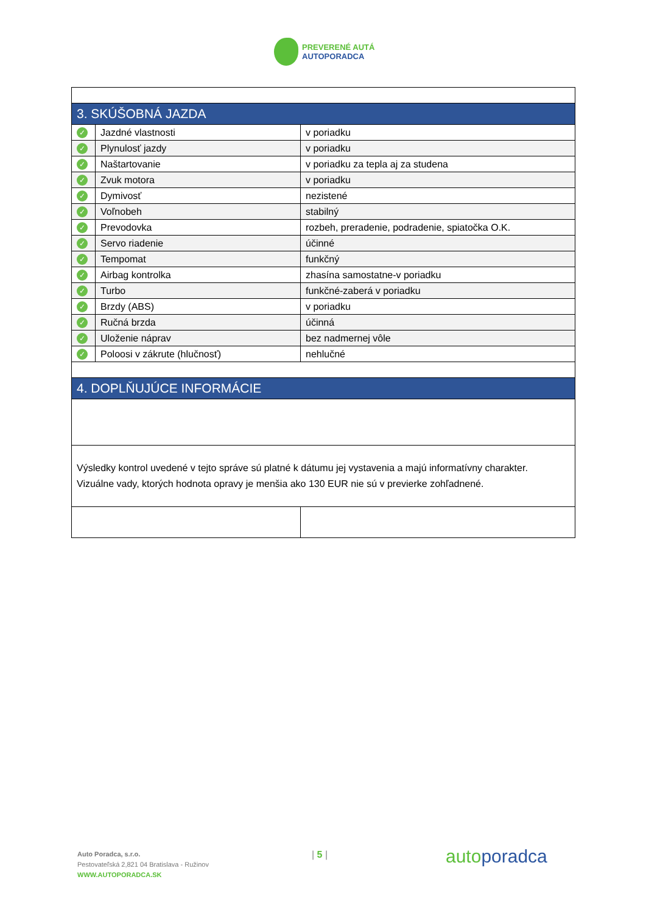PREVERENÉ AUTÁ
AUTOPORADCA
| 3. SKÚŠOBNÁ JAZDA | | |
| ✓ | Jazdné vlastnosti | v poriadku |
| ✓ | Plynulosť jazdy | v poriadku |
| ✓ | Naštartovanie | v poriadku za tepla aj za studena |
| ✓ | Zvuk motora | v poriadku |
| ✓ | Dymivosť | nezistené |
| ✓ | Voľnobeh | stabilný |
| ✓ | Prevodovka | rozbeh, preradenie, podradenie, spiatočka O.K. |
| ✓ | Servo riadenie | účinné |
| ✓ | Tempomat | funkčný |
| ✓ | Airbag kontrolka | zhasína samostatne-v poriadku |
| ✓ | Turbo | funkčné-zaberá v poriadku |
| ✓ | Brzdy (ABS) | v poriadku |
| ✓ | Ručná brzda | účinná |
| ✓ | Uloženie náprav | bez nadmernej vôle |
| ✓ | Poloosi v zákrute (hlučnosť) | nehlučné |
| 4. DOPLŇUJÚCE INFORMÁCIE | | |
| Výsledky kontrol uvedené v tejto správe sú platné k dátumu jej vystavenia a majú informatívny charakter. Vizuálne vady, ktorých hodnota opravy je menšia ako 130 EUR nie sú v previerke zohľadnené. | | |
Auto Poradca, s.r.o.
Pestovateľská 2,821 04 Bratislava - Ružinov
WWW.AUTOPORADCA.SK
| 5 | autoporadca